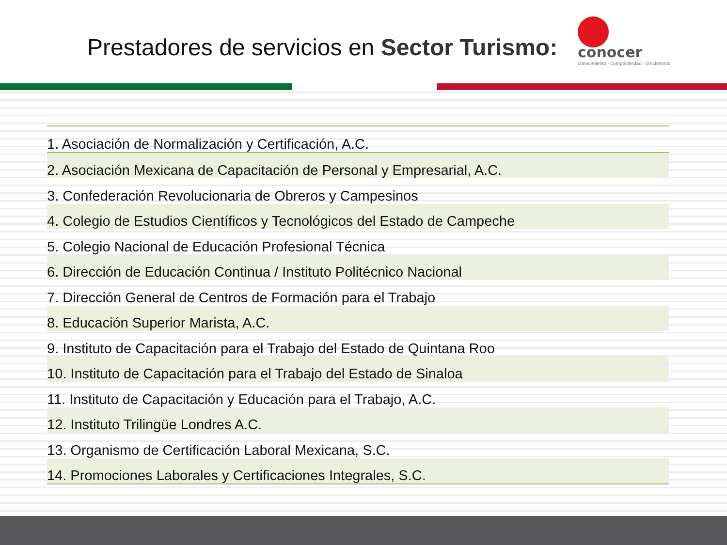Prestadores de servicios en Sector Turismo:
conocer
conocimiento · competitividad · crecimiento
| 1. Asociación de Normalización y Certificación, A.C. |
| 2. Asociación Mexicana de Capacitación de Personal y Empresarial, A.C. |
| 3. Confederación Revolucionaria de Obreros y Campesinos |
| 4. Colegio de Estudios Científicos y Tecnológicos del Estado de Campeche |
| 5. Colegio Nacional de Educación Profesional Técnica |
| 6. Dirección de Educación Continua / Instituto Politécnico Nacional |
| 7. Dirección General de Centros de Formación para el Trabajo |
| 8. Educación Superior Marista, A.C. |
| 9. Instituto de Capacitación para el Trabajo del Estado de Quintana Roo |
| 10. Instituto de Capacitación para el Trabajo del Estado de Sinaloa |
| 11. Instituto de Capacitación y Educación para el Trabajo, A.C. |
| 12. Instituto Trilingüe Londres A.C. |
| 13. Organismo de Certificación Laboral Mexicana, S.C. |
| 14. Promociones Laborales y Certificaciones Integrales, S.C. |